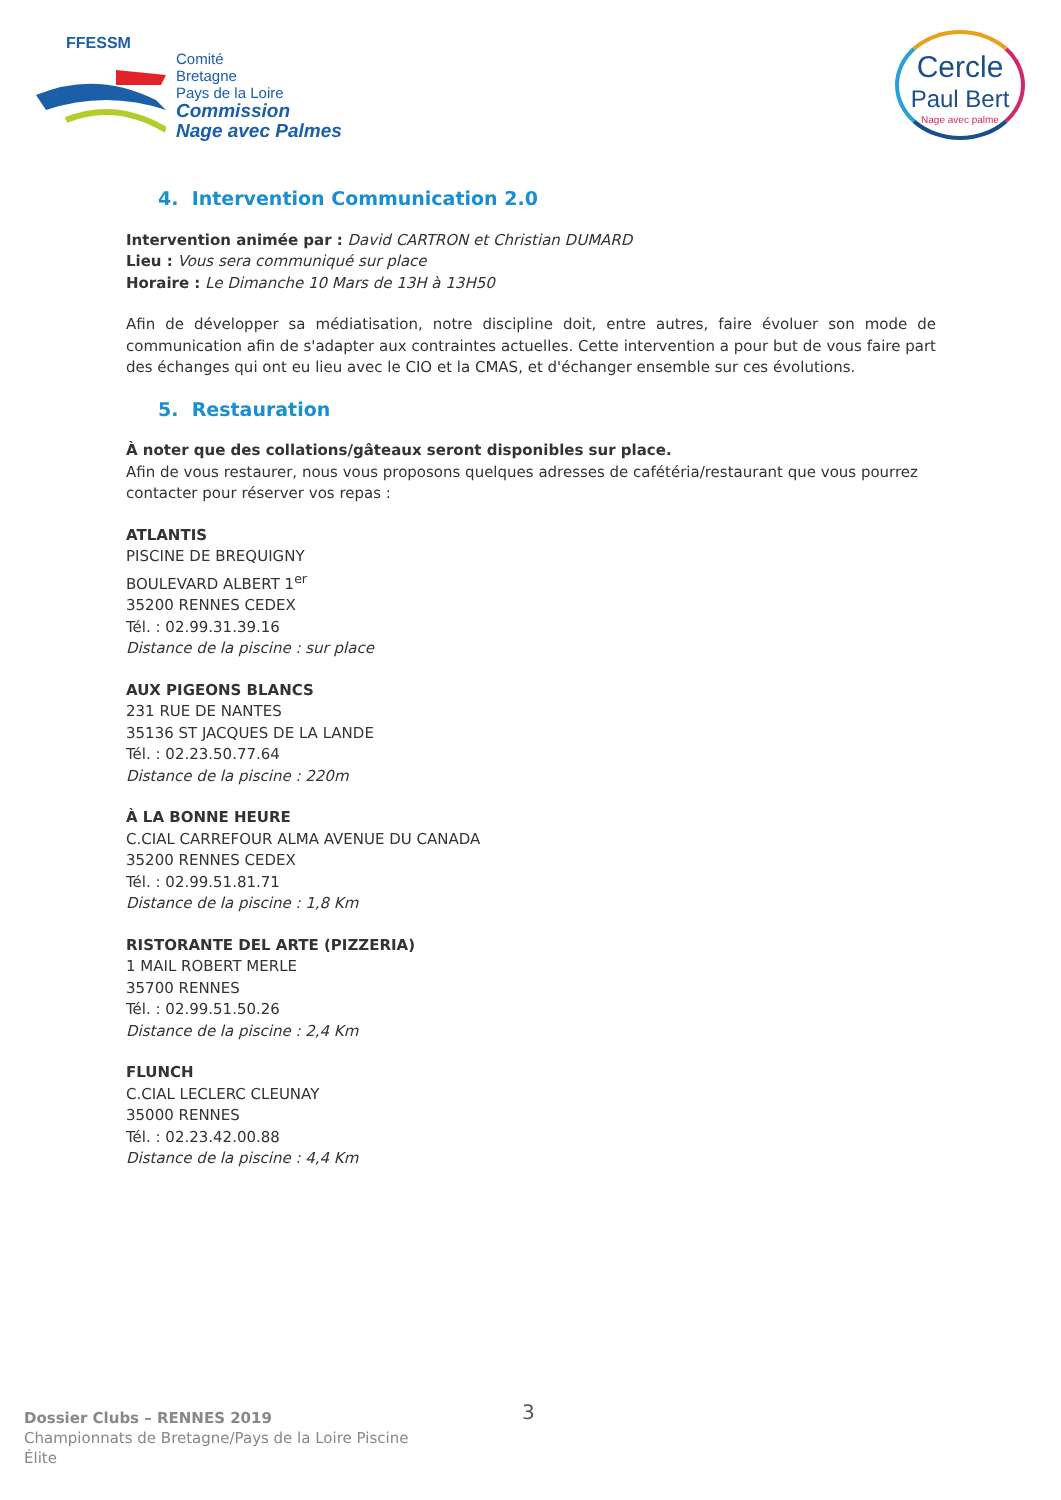FFESSM
Comité
Bretagne
Pays de la Loire
Commission
Nage avec Palmes
Cercle
Paul Bert
Nage avec palme
4. Intervention Communication 2.0
Intervention animée par : David CARTRON et Christian DUMARD
Lieu : Vous sera communiqué sur place
Horaire : Le Dimanche 10 Mars de 13H à 13H50
Afin de développer sa médiatisation, notre discipline doit, entre autres, faire évoluer son mode de communication afin de s'adapter aux contraintes actuelles. Cette intervention a pour but de vous faire part des échanges qui ont eu lieu avec le CIO et la CMAS, et d'échanger ensemble sur ces évolutions.
5. Restauration
À noter que des collations/gâteaux seront disponibles sur place.
Afin de vous restaurer, nous vous proposons quelques adresses de cafétéria/restaurant que vous pourrez contacter pour réserver vos repas :
ATLANTIS
PISCINE DE BREQUIGNY
BOULEVARD ALBERT 1<sup>er</sup>
35200 RENNES CEDEX
Tél. : 02.99.31.39.16
Distance de la piscine : sur place
AUX PIGEONS BLANCS
231 RUE DE NANTES
35136 ST JACQUES DE LA LANDE
Tél. : 02.23.50.77.64
Distance de la piscine : 220m
À LA BONNE HEURE
C.CIAL CARREFOUR ALMA AVENUE DU CANADA
35200 RENNES CEDEX
Tél. : 02.99.51.81.71
Distance de la piscine : 1,8 Km
RISTORANTE DEL ARTE (PIZZERIA)
1 MAIL ROBERT MERLE
35700 RENNES
Tél. : 02.99.51.50.26
Distance de la piscine : 2,4 Km
FLUNCH
C.CIAL LECLERC CLEUNAY
35000 RENNES
Tél. : 02.23.42.00.88
Distance de la piscine : 4,4 Km
3
Dossier Clubs – RENNES 2019
Championnats de Bretagne/Pays de la Loire Piscine
Élite